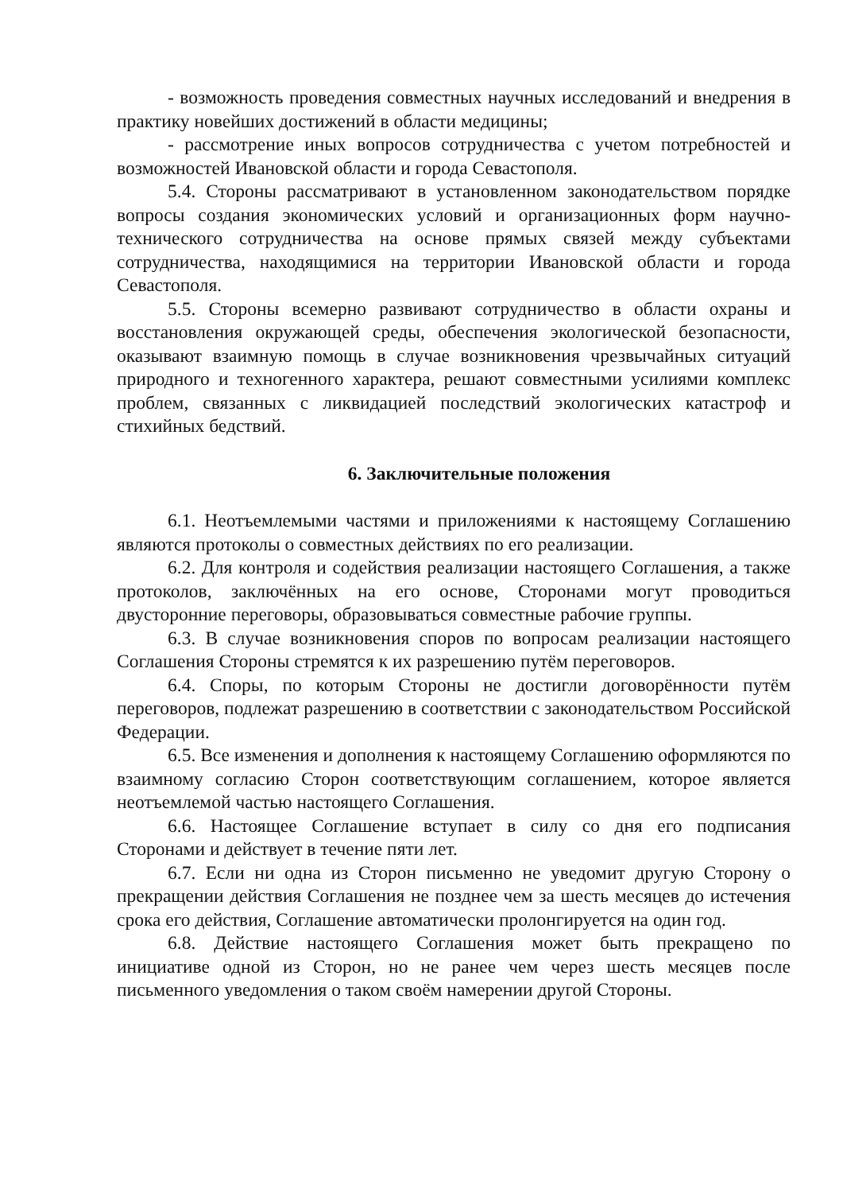- возможность проведения совместных научных исследований и внедрения в практику новейших достижений в области медицины;
- рассмотрение иных вопросов сотрудничества с учетом потребностей и возможностей Ивановской области и города Севастополя.
5.4. Стороны рассматривают в установленном законодательством порядке вопросы создания экономических условий и организационных форм научно-технического сотрудничества на основе прямых связей между субъектами сотрудничества, находящимися на территории Ивановской области и города Севастополя.
5.5. Стороны всемерно развивают сотрудничество в области охраны и восстановления окружающей среды, обеспечения экологической безопасности, оказывают взаимную помощь в случае возникновения чрезвычайных ситуаций природного и техногенного характера, решают совместными усилиями комплекс проблем, связанных с ликвидацией последствий экологических катастроф и стихийных бедствий.
6. Заключительные положения
6.1. Неотъемлемыми частями и приложениями к настоящему Соглашению являются протоколы о совместных действиях по его реализации.
6.2. Для контроля и содействия реализации настоящего Соглашения, а также протоколов, заключённых на его основе, Сторонами могут проводиться двусторонние переговоры, образовываться совместные рабочие группы.
6.3. В случае возникновения споров по вопросам реализации настоящего Соглашения Стороны стремятся к их разрешению путём переговоров.
6.4. Споры, по которым Стороны не достигли договорённости путём переговоров, подлежат разрешению в соответствии с законодательством Российской Федерации.
6.5. Все изменения и дополнения к настоящему Соглашению оформляются по взаимному согласию Сторон соответствующим соглашением, которое является неотъемлемой частью настоящего Соглашения.
6.6. Настоящее Соглашение вступает в силу со дня его подписания Сторонами и действует в течение пяти лет.
6.7. Если ни одна из Сторон письменно не уведомит другую Сторону о прекращении действия Соглашения не позднее чем за шесть месяцев до истечения срока его действия, Соглашение автоматически пролонгируется на один год.
6.8. Действие настоящего Соглашения может быть прекращено по инициативе одной из Сторон, но не ранее чем через шесть месяцев после письменного уведомления о таком своём намерении другой Стороны.